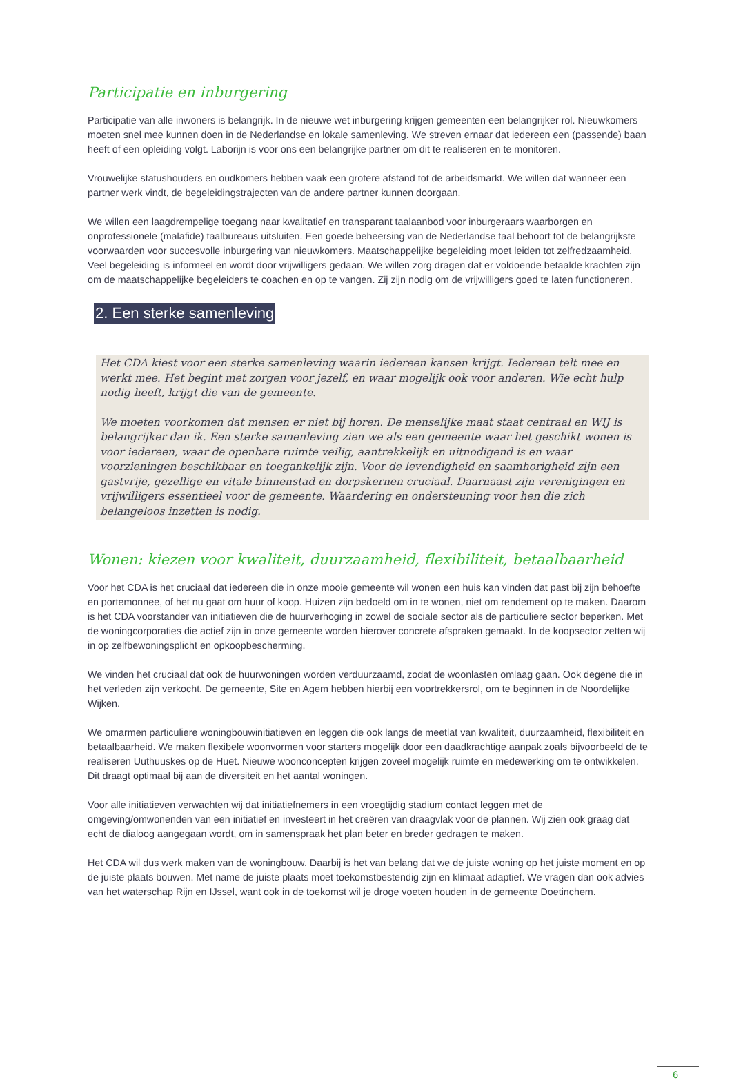Participatie en inburgering
Participatie van alle inwoners is belangrijk. In de nieuwe wet inburgering krijgen gemeenten een belangrijker rol. Nieuwkomers moeten snel mee kunnen doen in de Nederlandse en lokale samenleving. We streven ernaar dat iedereen een (passende) baan heeft of een opleiding volgt. Laborijn is voor ons een belangrijke partner om dit te realiseren en te monitoren.
Vrouwelijke statushouders en oudkomers hebben vaak een grotere afstand tot de arbeidsmarkt. We willen dat wanneer een partner werk vindt, de begeleidingstrajecten van de andere partner kunnen doorgaan.
We willen een laagdrempelige toegang naar kwalitatief en transparant taalaanbod voor inburgeraars waarborgen en onprofessionele (malafide) taalbureaus uitsluiten. Een goede beheersing van de Nederlandse taal behoort tot de belangrijkste voorwaarden voor succesvolle inburgering van nieuwkomers. Maatschappelijke begeleiding moet leiden tot zelfredzaamheid. Veel begeleiding is informeel en wordt door vrijwilligers gedaan. We willen zorg dragen dat er voldoende betaalde krachten zijn om de maatschappelijke begeleiders te coachen en op te vangen. Zij zijn nodig om de vrijwilligers goed te laten functioneren.
2. Een sterke samenleving
Het CDA kiest voor een sterke samenleving waarin iedereen kansen krijgt. Iedereen telt mee en werkt mee. Het begint met zorgen voor jezelf, en waar mogelijk ook voor anderen. Wie echt hulp nodig heeft, krijgt die van de gemeente.
We moeten voorkomen dat mensen er niet bij horen. De menselijke maat staat centraal en WIJ is belangrijker dan ik. Een sterke samenleving zien we als een gemeente waar het geschikt wonen is voor iedereen, waar de openbare ruimte veilig, aantrekkelijk en uitnodigend is en waar voorzieningen beschikbaar en toegankelijk zijn. Voor de levendigheid en saamhorigheid zijn een gastvrije, gezellige en vitale binnenstad en dorpskernen cruciaal. Daarnaast zijn verenigingen en vrijwilligers essentieel voor de gemeente. Waardering en ondersteuning voor hen die zich belangeloos inzetten is nodig.
Wonen: kiezen voor kwaliteit, duurzaamheid, flexibiliteit, betaalbaarheid
Voor het CDA is het cruciaal dat iedereen die in onze mooie gemeente wil wonen een huis kan vinden dat past bij zijn behoefte en portemonnee, of het nu gaat om huur of koop. Huizen zijn bedoeld om in te wonen, niet om rendement op te maken. Daarom is het CDA voorstander van initiatieven die de huurverhoging in zowel de sociale sector als de particuliere sector beperken. Met de woningcorporaties die actief zijn in onze gemeente worden hierover concrete afspraken gemaakt. In de koopsector zetten wij in op zelfbewoningsplicht en opkoopbescherming.
We vinden het cruciaal dat ook de huurwoningen worden verduurzaamd, zodat de woonlasten omlaag gaan. Ook degene die in het verleden zijn verkocht. De gemeente, Site en Agem hebben hierbij een voortrekkersrol, om te beginnen in de Noordelijke Wijken.
We omarmen particuliere woningbouwinitiatieven en leggen die ook langs de meetlat van kwaliteit, duurzaamheid, flexibiliteit en betaalbaarheid. We maken flexibele woonvormen voor starters mogelijk door een daadkrachtige aanpak zoals bijvoorbeeld de te realiseren Uuthuuskes op de Huet. Nieuwe woonconcepten krijgen zoveel mogelijk ruimte en medewerking om te ontwikkelen. Dit draagt optimaal bij aan de diversiteit en het aantal woningen.
Voor alle initiatieven verwachten wij dat initiatiefnemers in een vroegtijdig stadium contact leggen met de omgeving/omwonenden van een initiatief en investeert in het creëren van draagvlak voor de plannen. Wij zien ook graag dat echt de dialoog aangegaan wordt, om in samenspraak het plan beter en breder gedragen te maken.
Het CDA wil dus werk maken van de woningbouw. Daarbij is het van belang dat we de juiste woning op het juiste moment en op de juiste plaats bouwen. Met name de juiste plaats moet toekomstbestendig zijn en klimaat adaptief. We vragen dan ook advies van het waterschap Rijn en IJssel, want ook in de toekomst wil je droge voeten houden in de gemeente Doetinchem.
6